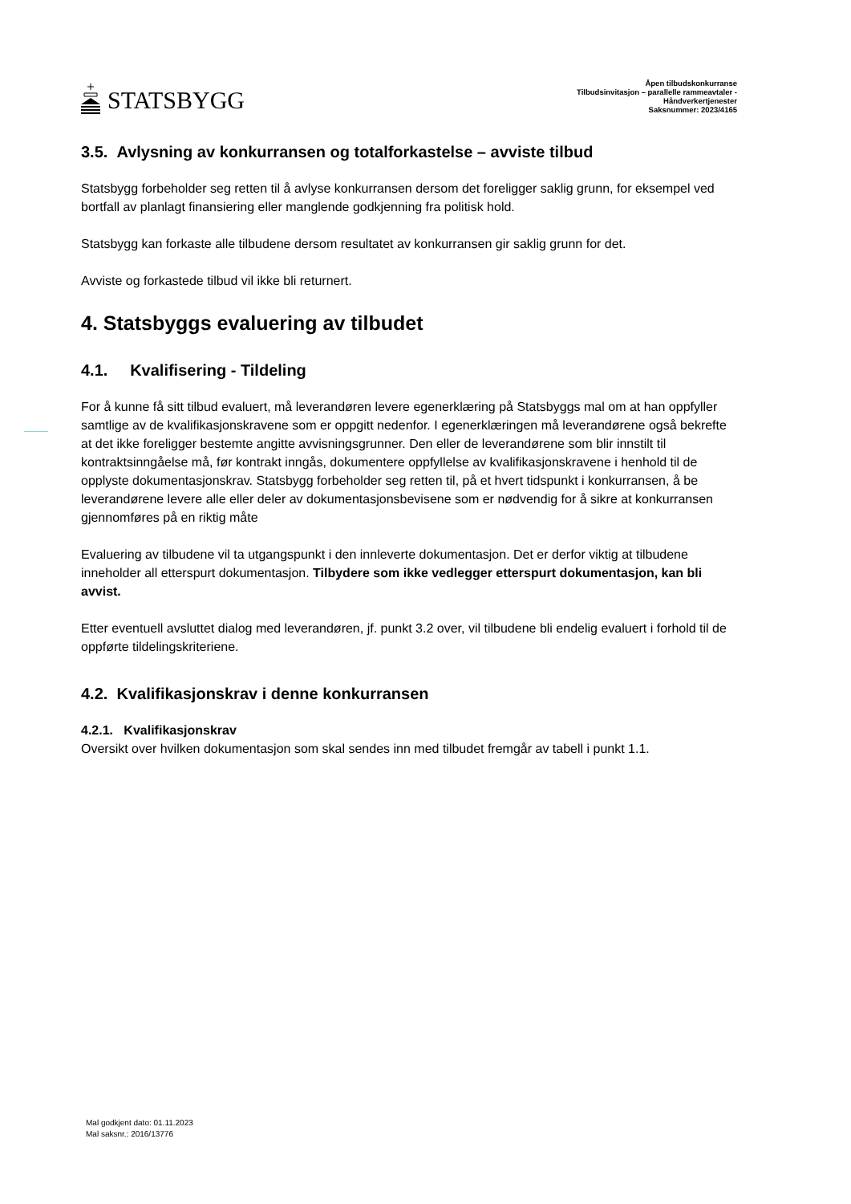STATSBYGG
Åpen tilbudskonkurranse
Tilbudsinvitasjon – parallelle rammeavtaler -
Håndverkertjenester
Saksnummer: 2023/4165
3.5. Avlysning av konkurransen og totalforkastelse – avviste tilbud
Statsbygg forbeholder seg retten til å avlyse konkurransen dersom det foreligger saklig grunn, for eksempel ved bortfall av planlagt finansiering eller manglende godkjenning fra politisk hold.
Statsbygg kan forkaste alle tilbudene dersom resultatet av konkurransen gir saklig grunn for det.
Avviste og forkastede tilbud vil ikke bli returnert.
4. Statsbyggs evaluering av tilbudet
4.1. Kvalifisering - Tildeling
For å kunne få sitt tilbud evaluert, må leverandøren levere egenerklæring på Statsbyggs mal om at han oppfyller samtlige av de kvalifikasjonskravene som er oppgitt nedenfor. I egenerklæringen må leverandørene også bekrefte at det ikke foreligger bestemte angitte avvisningsgrunner. Den eller de leverandørene som blir innstilt til kontraktsinngåelse må, før kontrakt inngås, dokumentere oppfyllelse av kvalifikasjonskravene i henhold til de opplyste dokumentasjonskrav. Statsbygg forbeholder seg retten til, på et hvert tidspunkt i konkurransen, å be leverandørene levere alle eller deler av dokumentasjonsbevisene som er nødvendig for å sikre at konkurransen gjennomføres på en riktig måte
Evaluering av tilbudene vil ta utgangspunkt i den innleverte dokumentasjon. Det er derfor viktig at tilbudene inneholder all etterspurt dokumentasjon. Tilbydere som ikke vedlegger etterspurt dokumentasjon, kan bli avvist.
Etter eventuell avsluttet dialog med leverandøren, jf. punkt 3.2 over, vil tilbudene bli endelig evaluert i forhold til de oppførte tildelingskriteriene.
4.2. Kvalifikasjonskrav i denne konkurransen
4.2.1. Kvalifikasjonskrav
Oversikt over hvilken dokumentasjon som skal sendes inn med tilbudet fremgår av tabell i punkt 1.1.
Mal godkjent dato: 01.11.2023
Mal saksnr.: 2016/13776